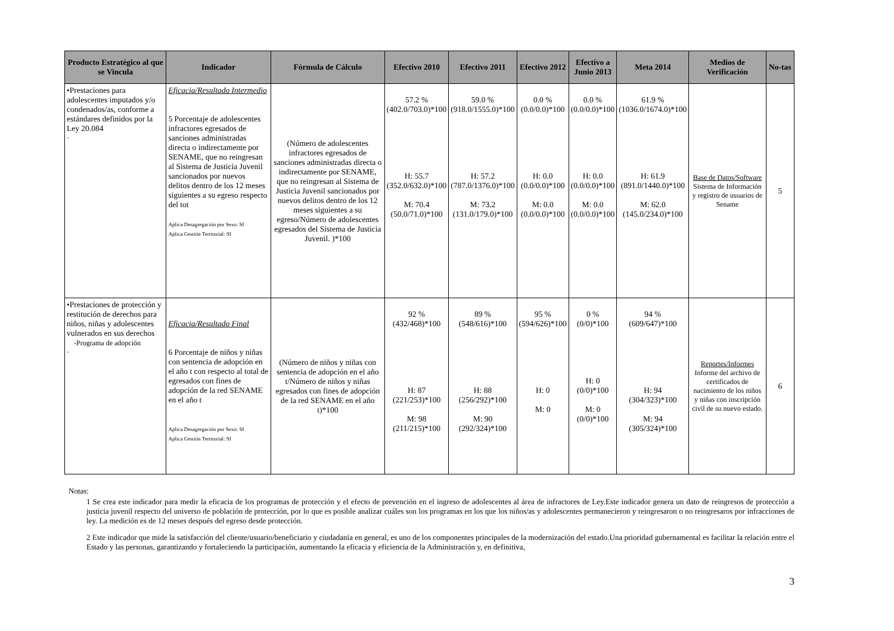| Producto Estratégico al que se Vincula | Indicador | Fórmula de Cálculo | Efectivo 2010 | Efectivo 2011 | Efectivo 2012 | Efectivo a Junio 2013 | Meta 2014 | Medios de Verificación | No-tas |
| --- | --- | --- | --- | --- | --- | --- | --- | --- | --- |
| •Prestaciones para adolescentes imputados y/o condenados/as, conforme a estándares definidos por la Ley 20.084 · | Eficacia/Resultado Intermedio 5 Porcentaje de adolescentes infractores egresados de sanciones administradas directa o indirectamente por SENAME, que no reingresan al Sistema de Justicia Juvenil sancionados por nuevos delitos dentro de los 12 meses siguientes a su egreso respecto del tot Aplica Desagregación por Sexo: SI Aplica Gestión Territorial: SI | (Número de adolescentes infractores egresados de sanciones administradas directa o indirectamente por SENAME, que no reingresan al Sistema de Justicia Juvenil sancionados por nuevos delitos dentro de los 12 meses siguientes a su egreso/Número de adolescentes egresados del Sistema de Justicia Juvenil. )*100 | 57.2 % (402.0/703.0)*100 H: 55.7 (352.0/632.0)*100 M: 70.4 (50.0/71.0)*100 | 59.0 % (918.0/1555.0)*100 H: 57.2 (787.0/1376.0)*100 M: 73.2 (131.0/179.0)*100 | 0.0 % (0.0/0.0)*100 H: 0.0 (0.0/0.0)*100 M: 0.0 (0.0/0.0)*100 | 0.0 % (0.0/0.0)*100 H: 0.0 (0.0/0.0)*100 M: 0.0 (0.0/0.0)*100 | 61.9 % (1036.0/1674.0)*100 H: 61.9 (891.0/1440.0)*100 M: 62.0 (145.0/234.0)*100 | Base de Datos/Software Sistema de Información y registro de usuarios de Sename | 5 |
| •Prestaciones de protección y restitución de derechos para niños, niñas y adolescentes vulnerados en sus derechos -Programa de adopción · | Eficacia/Resultado Final 6 Porcentaje de niños y niñas con sentencia de adopción en el año t con respecto al total de egresados con fines de adopción de la red SENAME en el año t Aplica Desagregación por Sexo: SI Aplica Gestión Territorial: SI | (Número de niños y niñas con sentencia de adopción en el año t/Número de niños y niñas egresados con fines de adopción de la red SENAME en el año t)*100 | 92 % (432/468)*100 H: 87 (221/253)*100 M: 98 (211/215)*100 | 89 % (548/616)*100 H: 88 (256/292)*100 M: 90 (292/324)*100 | 95 % (594/626)*100 H: 0 M: 0 | 0 % (0/0)*100 H: 0 (0/0)*100 M: 0 (0/0)*100 | 94 % (609/647)*100 H: 94 (304/323)*100 M: 94 (305/324)*100 | Reportes/Informes Informe del archivo de certificados de nacimiento de los niños y niñas con inscripción civil de su nuevo estado. | 6 |
Notas:
1 Se crea este indicador para medir la eficacia de los programas de protección y el efecto de prevención en el ingreso de adolescentes al área de infractores de Ley.Este indicador genera un dato de reingresos de protección a justicia juvenil respecto del universo de población de protección, por lo que es posible analizar cuáles son los programas en los que los niños/as y adolescentes permanecieron y reingresaron o no reingresaros por infracciones de ley. La medición es de 12 meses después del egreso desde protección.
2 Este indicador que mide la satisfacción del cliente/usuario/beneficiario y ciudadanía en general, es uno de los componentes principales de la modernización del estado.Una prioridad gubernamental es facilitar la relación entre el Estado y las personas, garantizando y fortaleciendo la participación, aumentando la eficacia y eficiencia de la Administración y, en definitiva,
3